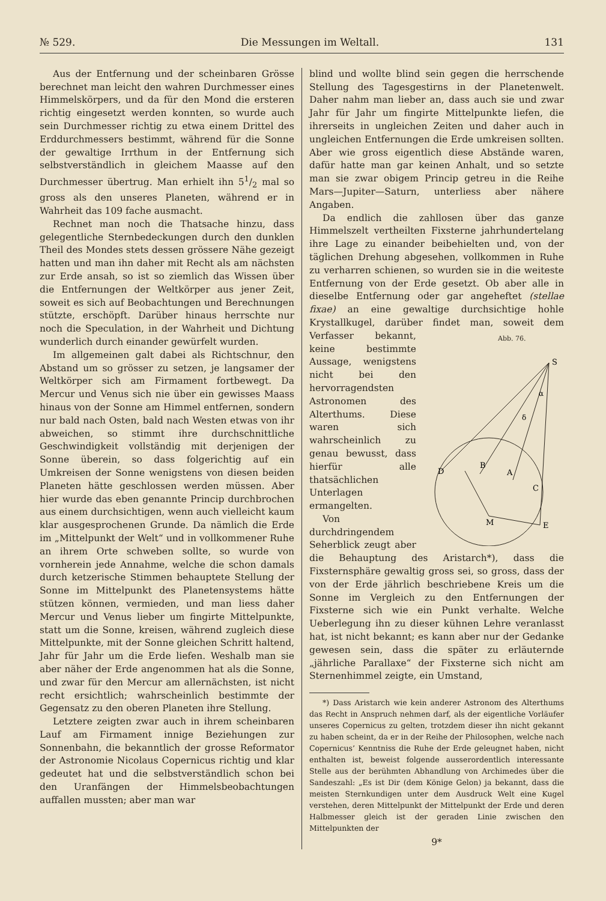№ 529. Die Messungen im Weltall. 131
Aus der Entfernung und der scheinbaren Grösse berechnet man leicht den wahren Durchmesser eines Himmelskörpers, und da für den Mond die ersteren richtig eingesetzt werden konnten, so wurde auch sein Durchmesser richtig zu etwa einem Drittel des Erddurchmessers bestimmt, während für die Sonne der gewaltige Irrthum in der Entfernung sich selbstverständlich in gleichem Maasse auf den Durchmesser übertrug. Man erhielt ihn 51/2 mal so gross als den unseres Planeten, während er in Wahrheit das 109 fache ausmacht.
Rechnet man noch die Thatsache hinzu, dass gelegentliche Sternbedeckungen durch den dunklen Theil des Mondes stets dessen grössere Nähe gezeigt hatten und man ihn daher mit Recht als am nächsten zur Erde ansah, so ist so ziemlich das Wissen über die Entfernungen der Weltkörper aus jener Zeit, soweit es sich auf Beobachtungen und Berechnungen stützte, erschöpft. Darüber hinaus herrschte nur noch die Speculation, in der Wahrheit und Dichtung wunderlich durch einander gewürfelt wurden.
Im allgemeinen galt dabei als Richtschnur, den Abstand um so grösser zu setzen, je langsamer der Weltkörper sich am Firmament fortbewegt. Da Mercur und Venus sich nie über ein gewisses Maass hinaus von der Sonne am Himmel entfernen, sondern nur bald nach Osten, bald nach Westen etwas von ihr abweichen, so stimmt ihre durchschnittliche Geschwindigkeit vollständig mit derjenigen der Sonne überein, so dass folgerichtig auf ein Umkreisen der Sonne wenigstens von diesen beiden Planeten hätte geschlossen werden müssen. Aber hier wurde das eben genannte Princip durchbrochen aus einem durchsichtigen, wenn auch vielleicht kaum klar ausgesprochenen Grunde. Da nämlich die Erde im „Mittelpunkt der Welt“ und in vollkommener Ruhe an ihrem Orte schweben sollte, so wurde von vornherein jede Annahme, welche die schon damals durch ketzerische Stimmen behauptete Stellung der Sonne im Mittelpunkt des Planetensystems hätte stützen können, vermieden, und man liess daher Mercur und Venus lieber um fingirte Mittelpunkte, statt um die Sonne, kreisen, während zugleich diese Mittelpunkte, mit der Sonne gleichen Schritt haltend, Jahr für Jahr um die Erde liefen. Weshalb man sie aber näher der Erde angenommen hat als die Sonne, und zwar für den Mercur am allernächsten, ist nicht recht ersichtlich; wahrscheinlich bestimmte der Gegensatz zu den oberen Planeten ihre Stellung.
Letztere zeigten zwar auch in ihrem scheinbaren Lauf am Firmament innige Beziehungen zur Sonnenbahn, die bekanntlich der grosse Reformator der Astronomie Nicolaus Copernicus richtig und klar gedeutet hat und die selbstverständlich schon bei den Uranfängen der Himmelsbeobachtungen auffallen mussten; aber man war
blind und wollte blind sein gegen die herrschende Stellung des Tagesgestirns in der Planetenwelt. Daher nahm man lieber an, dass auch sie und zwar Jahr für Jahr um fingirte Mittelpunkte liefen, die ihrerseits in ungleichen Zeiten und daher auch in ungleichen Entfernungen die Erde umkreisen sollten. Aber wie gross eigentlich diese Abstände waren, dafür hatte man gar keinen Anhalt, und so setzte man sie zwar obigem Princip getreu in die Reihe Mars—Jupiter—Saturn, unterliess aber nähere Angaben.
Da endlich die zahllosen über das ganze Himmelszelt vertheilten Fixsterne jahrhundertelang ihre Lage zu einander beibehielten und, von der täglichen Drehung abgesehen, vollkommen in Ruhe zu verharren schienen, so wurden sie in die weiteste Entfernung von der Erde gesetzt. Ob aber alle in dieselbe Entfernung oder gar angeheftet (stellae fixae) an eine gewaltige durchsichtige hohle Krystallkugel, darüber findet man,
Abb. 76.
S
D
B
A
C
M
E
α
δ
soweit dem Verfasser bekannt, keine bestimmte Aussage, wenigstens nicht bei den hervorragendsten Astronomen des Alterthums. Diese waren sich wahrscheinlich zu genau bewusst, dass hierfür alle thatsächlichen Unterlagen ermangelten.
Von durchdringendem Seherblick zeugt aber die Behauptung des Aristarch*), dass die Fixsternsphäre gewaltig gross sei, so gross, dass der von der Erde jährlich beschriebene Kreis um die Sonne im Vergleich zu den Entfernungen der Fixsterne sich wie ein Punkt verhalte. Welche Ueberlegung ihn zu dieser kühnen Lehre veranlasst hat, ist nicht bekannt; es kann aber nur der Gedanke gewesen sein, dass die später zu erläuternde „jährliche Parallaxe“ der Fixsterne sich nicht am Sternenhimmel zeigte, ein Umstand,
*) Dass Aristarch wie kein anderer Astronom des Alterthums das Recht in Anspruch nehmen darf, als der eigentliche Vorläufer unseres Copernicus zu gelten, trotzdem dieser ihn nicht gekannt zu haben scheint, da er in der Reihe der Philosophen, welche nach Copernicus’ Kenntniss die Ruhe der Erde geleugnet haben, nicht enthalten ist, beweist folgende ausserordentlich interessante Stelle aus der berühmten Abhandlung von Archimedes über die Sandeszahl: „Es ist Dir (dem Könige Gelon) ja bekannt, dass die meisten Sternkundigen unter dem Ausdruck Welt eine Kugel verstehen, deren Mittelpunkt der Mittelpunkt der Erde und deren Halbmesser gleich ist der geraden Linie zwischen den Mittelpunkten der
9*